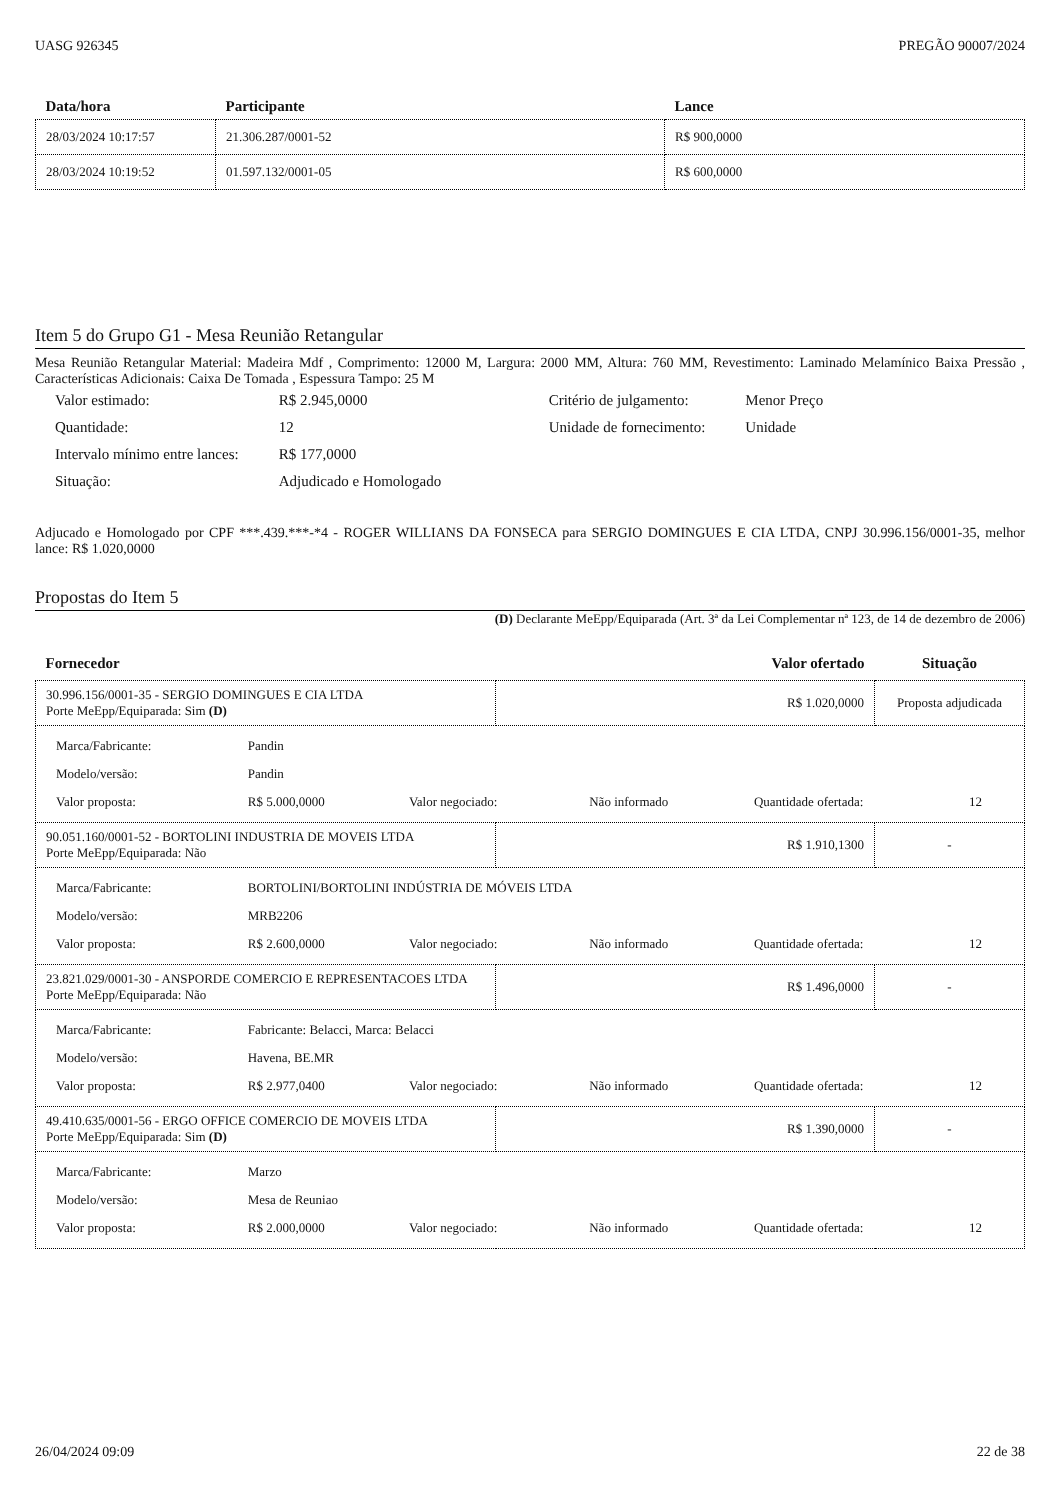UASG 926345 PREGÃO 90007/2024
| Data/hora | Participante | Lance |
| --- | --- | --- |
| 28/03/2024 10:17:57 | 21.306.287/0001-52 | R$ 900,0000 |
| 28/03/2024 10:19:52 | 01.597.132/0001-05 | R$ 600,0000 |
Item 5 do Grupo G1 - Mesa Reunião Retangular
Mesa Reunião Retangular Material: Madeira Mdf , Comprimento: 12000 M, Largura: 2000 MM, Altura: 760 MM, Revestimento: Laminado Melamínico Baixa Pressão , Características Adicionais: Caixa De Tomada , Espessura Tampo: 25 M
| Valor estimado: | R$ 2.945,0000 | Critério de julgamento: | Menor Preço |
| Quantidade: | 12 | Unidade de fornecimento: | Unidade |
| Intervalo mínimo entre lances: | R$ 177,0000 | | |
| Situação: | Adjudicado e Homologado | | |
Adjucado e Homologado por CPF ***.439.***-*4 - ROGER WILLIANS DA FONSECA para SERGIO DOMINGUES E CIA LTDA, CNPJ 30.996.156/0001-35, melhor lance: R$ 1.020,0000
Propostas do Item 5
(D) Declarante MeEpp/Equiparada (Art. 3ª da Lei Complementar nª 123, de 14 de dezembro de 2006)
| Fornecedor | Valor ofertado | Situação |
| --- | --- | --- |
| 30.996.156/0001-35 - SERGIO DOMINGUES E CIA LTDA Porte MeEpp/Equiparada: Sim (D) | R$ 1.020,0000 | Proposta adjudicada |
| / Marca/Fabricante: / Pandin / / / / / / Modelo/versão: / Pandin / / / / / / Valor proposta: / R$ 5.000,0000 / Valor negociado: / Não informado / Quantidade ofertada: / 12 / | | |
| 90.051.160/0001-52 - BORTOLINI INDUSTRIA DE MOVEIS LTDA Porte MeEpp/Equiparada: Não | R$ 1.910,1300 | - |
| / Marca/Fabricante: / BORTOLINI/BORTOLINI INDÚSTRIA DE MÓVEIS LTDA / / / / / / Modelo/versão: / MRB2206 / / / / / / Valor proposta: / R$ 2.600,0000 / Valor negociado: / Não informado / Quantidade ofertada: / 12 / | | |
| 23.821.029/0001-30 - ANSPORDE COMERCIO E REPRESENTACOES LTDA Porte MeEpp/Equiparada: Não | R$ 1.496,0000 | - |
| / Marca/Fabricante: / Fabricante: Belacci, Marca: Belacci / / / / / / Modelo/versão: / Havena, BE.MR / / / / / / Valor proposta: / R$ 2.977,0400 / Valor negociado: / Não informado / Quantidade ofertada: / 12 / | | |
| 49.410.635/0001-56 - ERGO OFFICE COMERCIO DE MOVEIS LTDA Porte MeEpp/Equiparada: Sim (D) | R$ 1.390,0000 | - |
| / Marca/Fabricante: / Marzo / / / / / / Modelo/versão: / Mesa de Reuniao / / / / / / Valor proposta: / R$ 2.000,0000 / Valor negociado: / Não informado / Quantidade ofertada: / 12 / | | |
26/04/2024 09:09 22 de 38